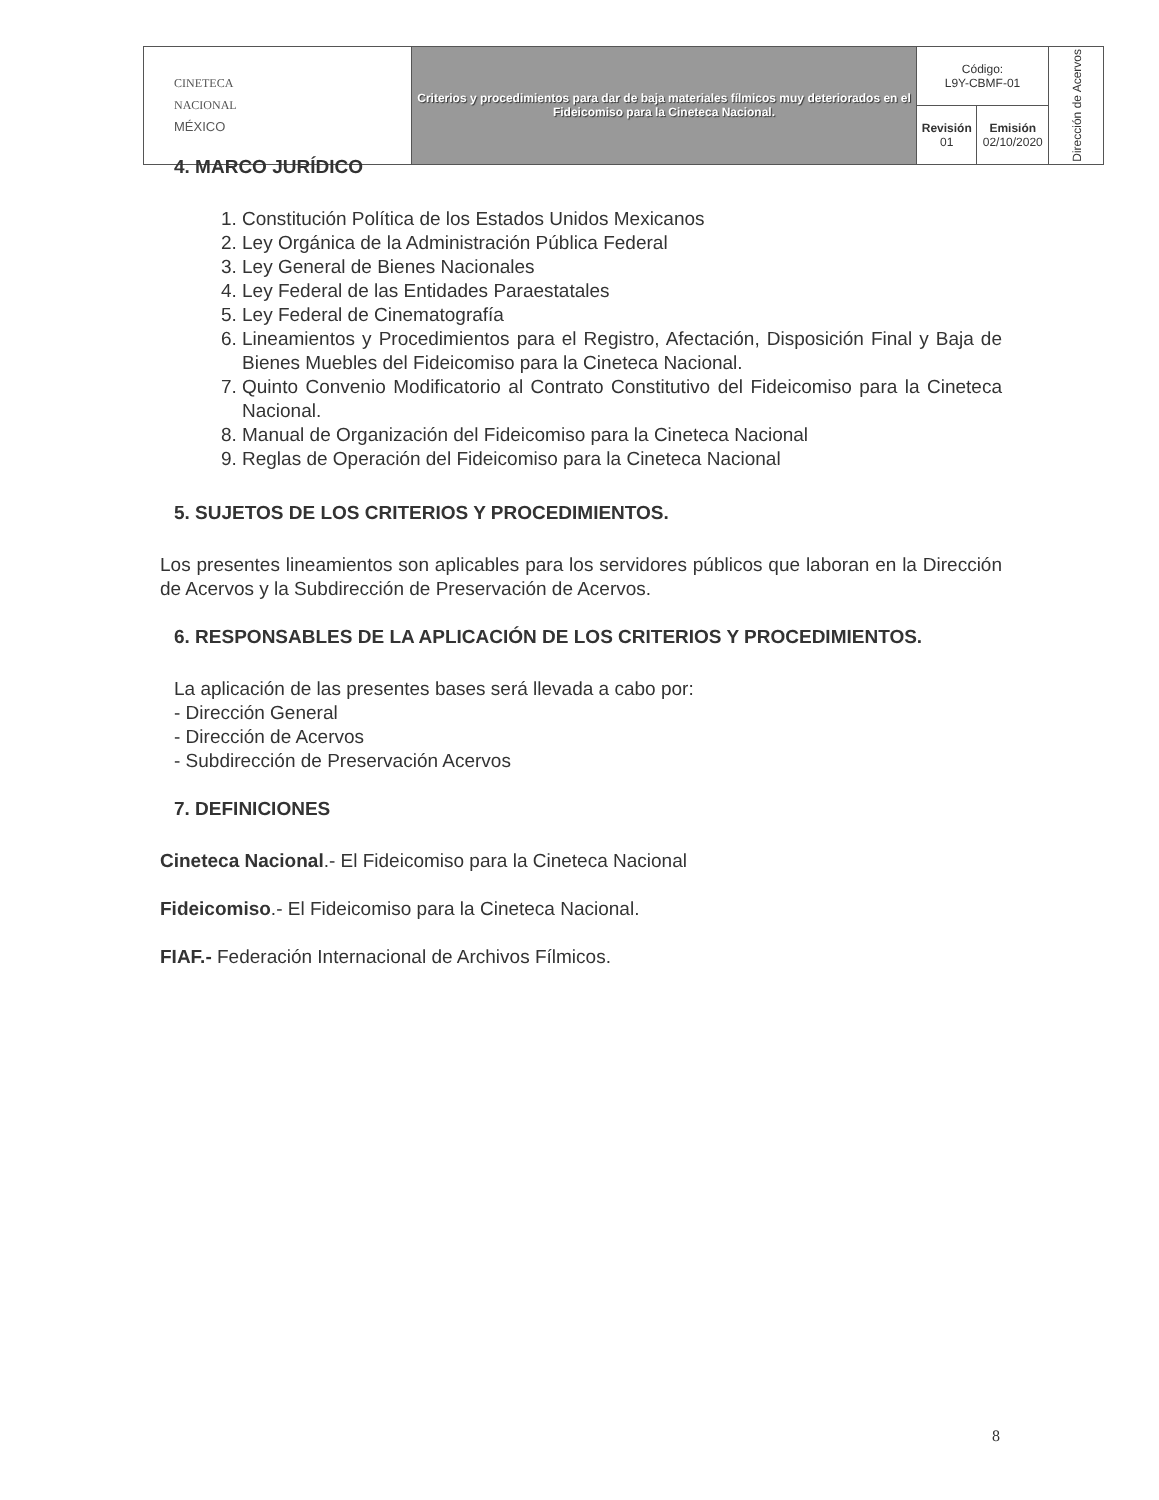| CINETECA NACIONAL MÉXICO | Criterios y procedimientos para dar de baja materiales fílmicos muy deteriorados en el Fideicomiso para la Cineteca Nacional. | Código: L9Y-CBMF-01 | | Dirección de Acervos |
| | | Revisión 01 | Emisión 02/10/2020 | |
4. MARCO JURÍDICO
1. Constitución Política de los Estados Unidos Mexicanos
2. Ley Orgánica de la Administración Pública Federal
3. Ley General de Bienes Nacionales
4. Ley Federal de las Entidades Paraestatales
5. Ley Federal de Cinematografía
6. Lineamientos y Procedimientos para el Registro, Afectación, Disposición Final y Baja de Bienes Muebles del Fideicomiso para la Cineteca Nacional.
7. Quinto Convenio Modificatorio al Contrato Constitutivo del Fideicomiso para la Cineteca Nacional.
8. Manual de Organización del Fideicomiso para la Cineteca Nacional
9. Reglas de Operación del Fideicomiso para la Cineteca Nacional
5. SUJETOS DE LOS CRITERIOS Y PROCEDIMIENTOS.
Los presentes lineamientos son aplicables para los servidores públicos que laboran en la Dirección de Acervos y la Subdirección de Preservación de Acervos.
6. RESPONSABLES DE LA APLICACIÓN DE LOS CRITERIOS Y PROCEDIMIENTOS.
La aplicación de las presentes bases será llevada a cabo por:
- Dirección General
- Dirección de Acervos
- Subdirección de Preservación Acervos
7. DEFINICIONES
Cineteca Nacional.- El Fideicomiso para la Cineteca Nacional
Fideicomiso.- El Fideicomiso para la Cineteca Nacional.
FIAF.- Federación Internacional de Archivos Fílmicos.
8